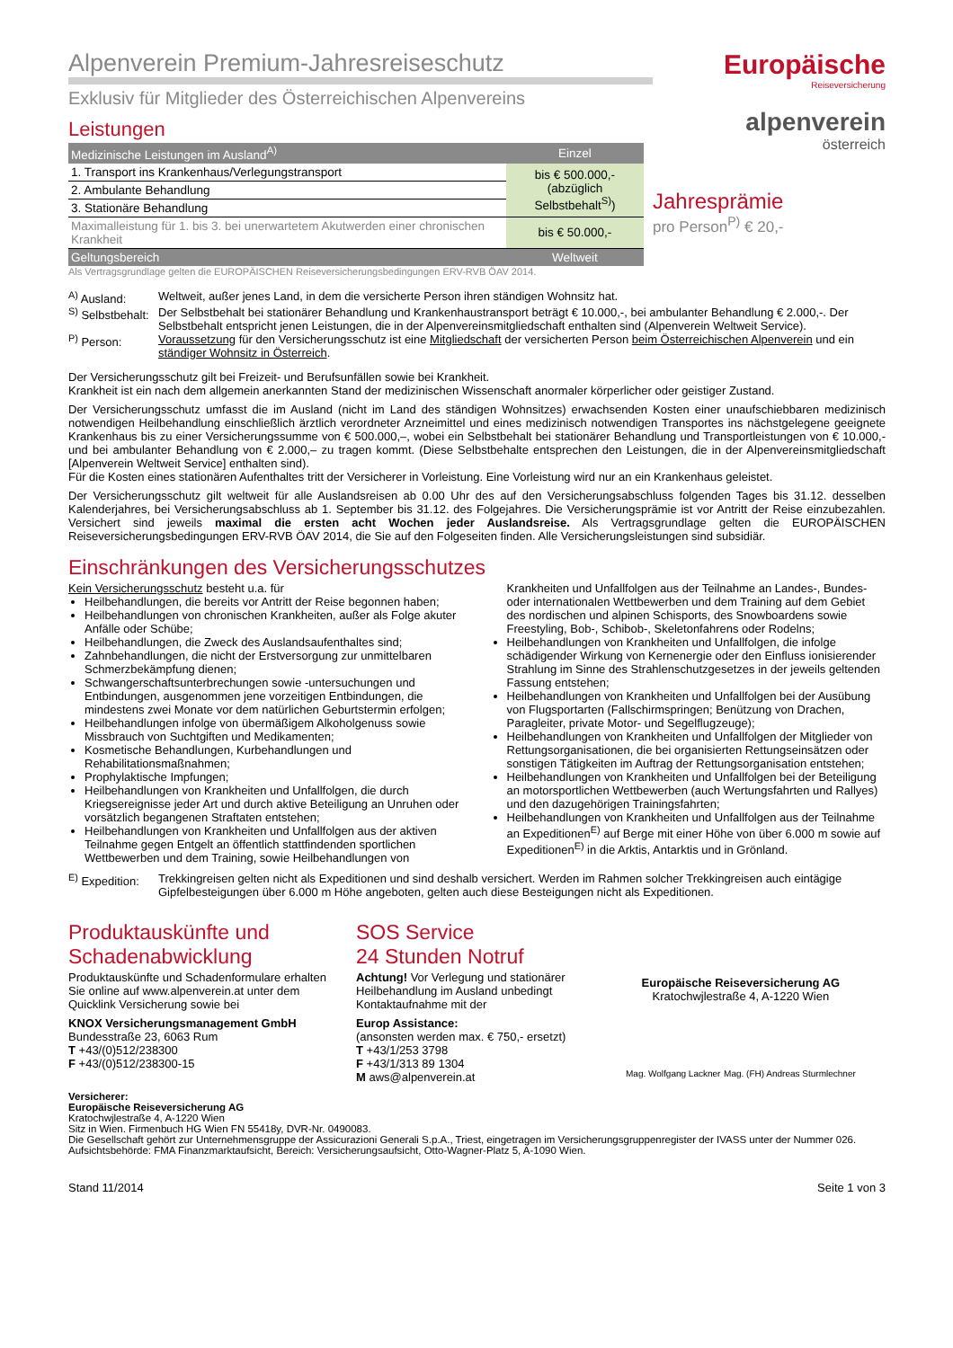Alpenverein Premium-Jahresreiseschutz
Exklusiv für Mitglieder des Österreichischen Alpenvereins
Leistungen
| Medizinische Leistungen im Ausland<sup>A)</sup> | Einzel |
| --- | --- |
| 1. Transport ins Krankenhaus/Verlegungstransport | bis € 500.000,- (abzüglich Selbstbehalt<sup>S)</sup>) |
| 2. Ambulante Behandlung | |
| 3. Stationäre Behandlung | |
| Maximalleistung für 1. bis 3. bei unerwartetem Akutwerden einer chronischen Krankheit | bis € 50.000,- |
| Geltungsbereich | Weltweit |
Als Vertragsgrundlage gelten die EUROPÄISCHEN Reiseversicherungsbedingungen ERV-RVB ÖAV 2014.
Europäische
Reiseversicherung
alpenverein
österreich
Jahresprämie
pro Person<sup>P)</sup> € 20,-
<sup>A)</sup> Ausland:
Weltweit, außer jenes Land, in dem die versicherte Person ihren ständigen Wohnsitz hat.
<sup>S)</sup> Selbstbehalt:
Der Selbstbehalt bei stationärer Behandlung und Krankenhaustransport beträgt € 10.000,-, bei ambulanter Behandlung € 2.000,-. Der Selbstbehalt entspricht jenen Leistungen, die in der Alpenvereinsmitgliedschaft enthalten sind (Alpenverein Weltweit Service).
<sup>P)</sup> Person:
Voraussetzung für den Versicherungsschutz ist eine Mitgliedschaft der versicherten Person beim Österreichischen Alpenverein und ein ständiger Wohnsitz in Österreich.
Der Versicherungsschutz gilt bei Freizeit- und Berufsunfällen sowie bei Krankheit.
Krankheit ist ein nach dem allgemein anerkannten Stand der medizinischen Wissenschaft anormaler körperlicher oder geistiger Zustand.
Der Versicherungsschutz umfasst die im Ausland (nicht im Land des ständigen Wohnsitzes) erwachsenden Kosten einer unaufschiebbaren medizinisch notwendigen Heilbehandlung einschließlich ärztlich verordneter Arzneimittel und eines medizinisch notwendigen Transportes ins nächstgelegene geeignete Krankenhaus bis zu einer Versicherungssumme von € 500.000,–, wobei ein Selbstbehalt bei stationärer Behandlung und Transportleistungen von € 10.000,- und bei ambulanter Behandlung von € 2.000,– zu tragen kommt. (Diese Selbstbehalte entsprechen den Leistungen, die in der Alpenvereinsmitgliedschaft [Alpenverein Weltweit Service] enthalten sind).
Für die Kosten eines stationären Aufenthaltes tritt der Versicherer in Vorleistung. Eine Vorleistung wird nur an ein Krankenhaus geleistet.
Der Versicherungsschutz gilt weltweit für alle Auslandsreisen ab 0.00 Uhr des auf den Versicherungsabschluss folgenden Tages bis 31.12. desselben Kalenderjahres, bei Versicherungsabschluss ab 1. September bis 31.12. des Folgejahres. Die Versicherungsprämie ist vor Antritt der Reise einzubezahlen. Versichert sind jeweils maximal die ersten acht Wochen jeder Auslandsreise. Als Vertragsgrundlage gelten die EUROPÄISCHEN Reiseversicherungsbedingungen ERV-RVB ÖAV 2014, die Sie auf den Folgeseiten finden. Alle Versicherungsleistungen sind subsidiär.
Einschränkungen des Versicherungsschutzes
Kein Versicherungsschutz besteht u.a. für
Heilbehandlungen, die bereits vor Antritt der Reise begonnen haben;
Heilbehandlungen von chronischen Krankheiten, außer als Folge akuter Anfälle oder Schübe;
Heilbehandlungen, die Zweck des Auslandsaufenthaltes sind;
Zahnbehandlungen, die nicht der Erstversorgung zur unmittelbaren Schmerzbekämpfung dienen;
Schwangerschaftsunterbrechungen sowie -untersuchungen und Entbindungen, ausgenommen jene vorzeitigen Entbindungen, die mindestens zwei Monate vor dem natürlichen Geburtstermin erfolgen;
Heilbehandlungen infolge von übermäßigem Alkoholgenuss sowie Missbrauch von Suchtgiften und Medikamenten;
Kosmetische Behandlungen, Kurbehandlungen und Rehabilitationsmaßnahmen;
Prophylaktische Impfungen;
Heilbehandlungen von Krankheiten und Unfallfolgen, die durch Kriegsereignisse jeder Art und durch aktive Beteiligung an Unruhen oder vorsätzlich begangenen Straftaten entstehen;
Heilbehandlungen von Krankheiten und Unfallfolgen aus der aktiven Teilnahme gegen Entgelt an öffentlich stattfindenden sportlichen Wettbewerben und dem Training, sowie Heilbehandlungen von Krankheiten und Unfallfolgen aus der Teilnahme an Landes-, Bundes- oder internationalen Wettbewerben und dem Training auf dem Gebiet des nordischen und alpinen Schisports, des Snowboardens sowie Freestyling, Bob-, Schibob-, Skeletonfahrens oder Rodelns;
Heilbehandlungen von Krankheiten und Unfallfolgen, die infolge schädigender Wirkung von Kernenergie oder den Einfluss ionisierender Strahlung im Sinne des Strahlenschutzgesetzes in der jeweils geltenden Fassung entstehen;
Heilbehandlungen von Krankheiten und Unfallfolgen bei der Ausübung von Flugsportarten (Fallschirmspringen; Benützung von Drachen, Paragleiter, private Motor- und Segelflugzeuge);
Heilbehandlungen von Krankheiten und Unfallfolgen der Mitglieder von Rettungsorganisationen, die bei organisierten Rettungseinsätzen oder sonstigen Tätigkeiten im Auftrag der Rettungsorganisation entstehen;
Heilbehandlungen von Krankheiten und Unfallfolgen bei der Beteiligung an motorsportlichen Wettbewerben (auch Wertungsfahrten und Rallyes) und den dazugehörigen Trainingsfahrten;
Heilbehandlungen von Krankheiten und Unfallfolgen aus der Teilnahme an Expeditionen<sup>E)</sup> auf Berge mit einer Höhe von über 6.000 m sowie auf Expeditionen<sup>E)</sup> in die Arktis, Antarktis und in Grönland.
<sup>E)</sup> Expedition:
Trekkingreisen gelten nicht als Expeditionen und sind deshalb versichert. Werden im Rahmen solcher Trekkingreisen auch eintägige Gipfelbesteigungen über 6.000 m Höhe angeboten, gelten auch diese Besteigungen nicht als Expeditionen.
Produktauskünfte und Schadenabwicklung
Produktauskünfte und Schadenformulare erhalten Sie online auf www.alpenverein.at unter dem Quicklink Versicherung sowie bei
KNOX Versicherungsmanagement GmbH
Bundesstraße 23, 6063 Rum
T +43/(0)512/238300
F +43/(0)512/238300-15
SOS Service
24 Stunden Notruf
Achtung! Vor Verlegung und stationärer Heilbehandlung im Ausland unbedingt Kontaktaufnahme mit der
Europ Assistance:
(ansonsten werden max. € 750,- ersetzt)
T +43/1/253 3798
F +43/1/313 89 1304
M aws@alpenverein.at
Europäische Reiseversicherung AG
Kratochwjlestraße 4, A-1220 Wien
Mag. Wolfgang Lackner Mag. (FH) Andreas Sturmlechner
Versicherer:
Europäische Reiseversicherung AG
Kratochwjlestraße 4, A-1220 Wien
Sitz in Wien. Firmenbuch HG Wien FN 55418y, DVR-Nr. 0490083.
Die Gesellschaft gehört zur Unternehmensgruppe der Assicurazioni Generali S.p.A., Triest, eingetragen im Versicherungsgruppenregister der IVASS unter der Nummer 026. Aufsichtsbehörde: FMA Finanzmarktaufsicht, Bereich: Versicherungsaufsicht, Otto-Wagner-Platz 5, A-1090 Wien.
Stand 11/2014 Seite 1 von 3